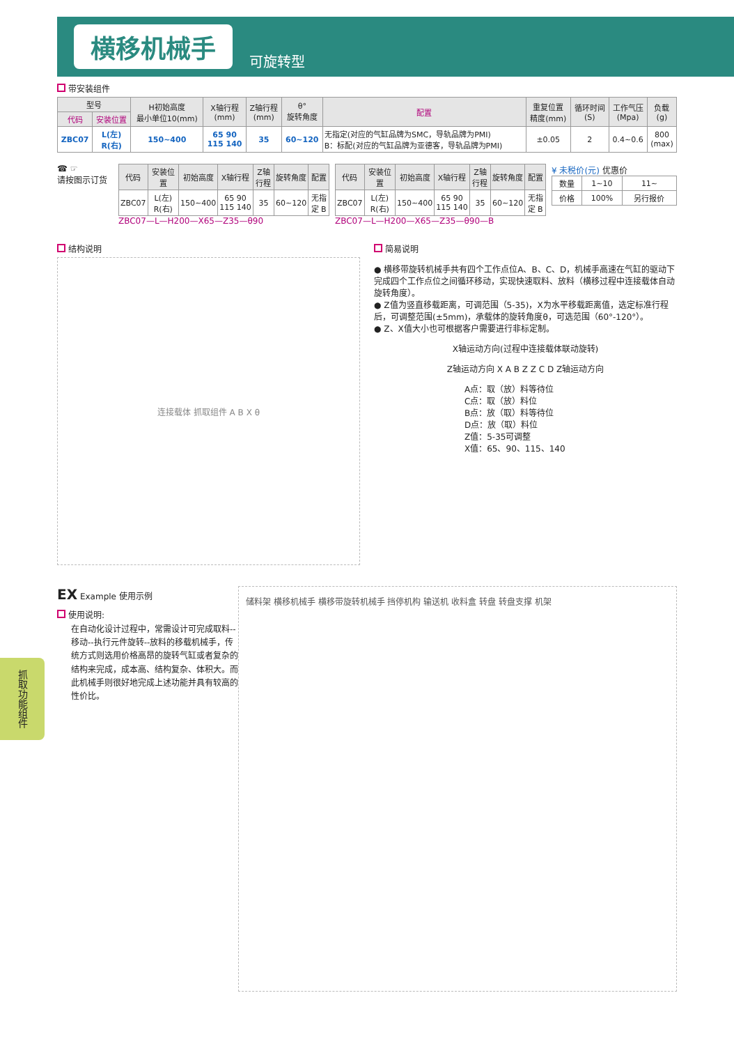横移机械手
可旋转型
带安装组件
| 型号 | | H初始高度 最小单位10(mm) | X轴行程 (mm) | Z轴行程 (mm) | θ° 旋转角度 | 配置 | 重复位置 精度(mm) | 循环时间 (S) | 工作气压 (Mpa) | 负载 (g) |
| --- | --- | --- | --- | --- | --- | --- | --- | --- | --- | --- |
| 代码 | 安装位置 | | | | | | | | | |
| ZBC07 | L(左) R(右) | 150~400 | 65 90 115 140 | 35 | 60~120 | 无指定(对应的气缸品牌为SMC，导轨品牌为PMI) B：标配(对应的气缸品牌为亚德客，导轨品牌为PMI) | ±0.05 | 2 | 0.4~0.6 | 800 (max) |
☎ ☞
请按图示订货
| 代码 | 安装位置 | 初始高度 | X轴行程 | Z轴行程 | 旋转角度 | 配置 |
| --- | --- | --- | --- | --- | --- | --- |
| ZBC07 | L(左) R(右) | 150~400 | 65 90 115 140 | 35 | 60~120 | 无指定 B |
ZBC07—L—H200—X65—Z35—θ90
| 代码 | 安装位置 | 初始高度 | X轴行程 | Z轴行程 | 旋转角度 | 配置 |
| --- | --- | --- | --- | --- | --- | --- |
| ZBC07 | L(左) R(右) | 150~400 | 65 90 115 140 | 35 | 60~120 | 无指定 B |
ZBC07—L—H200—X65—Z35—θ90—B
¥ 未税价(元) 优惠价
| 数量 | 1~10 | 11~ |
| 价格 | 100% | 另行报价 |
结构说明
连接载体 抓取组件 A B X θ
简易说明
● 横移带旋转机械手共有四个工作点位A、B、C、D，机械手高速在气缸的驱动下完成四个工作点位之间循环移动，实现快速取料、放料（横移过程中连接载体自动旋转角度）。
● Z值为竖直移载距离，可调范围（5-35)，X为水平移载距离值，选定标准行程后，可调整范围(±5mm)，承载体的旋转角度θ，可选范围（60°-120°）。
● Z、X值大小也可根据客户需要进行非标定制。
X轴运动方向(过程中连接载体联动旋转)
Z轴运动方向 X A B Z Z C D Z轴运动方向
A点：取（放）料等待位
C点：取（放）料位
B点：放（取）料等待位
D点：放（取）料位
Z值：5-35可调整
X值：65、90、115、140
EX Example 使用示例
使用说明:
在自动化设计过程中，常需设计可完成取料--移动--执行元件旋转--放料的移载机械手，传统方式则选用价格高昂的旋转气缸或者复杂的结构来完成，成本高、结构复杂、体积大。而此机械手则很好地完成上述功能并具有较高的性价比。
储料架 横移机械手 横移带旋转机械手 挡停机构 输送机 收料盒 转盘 转盘支撑 机架
抓取功能组件